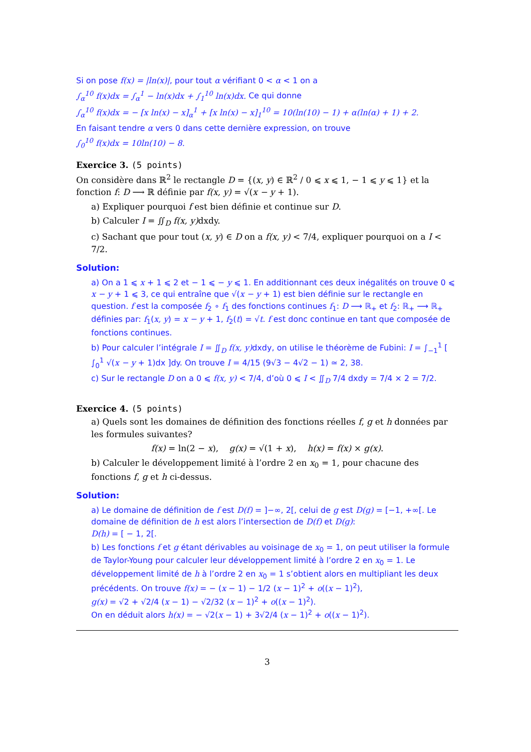Si on pose f(x) = |ln(x)|, pour tout α vérifiant 0 < α < 1 on a
∫<sub>α</sub><sup>10</sup> f(x)dx = ∫<sub>α</sub><sup>1</sup> − ln(x)dx + ∫<sub>1</sub><sup>10</sup> ln(x)dx. Ce qui donne
∫<sub>α</sub><sup>10</sup> f(x)dx = − [x ln(x) − x]<sub>α</sub><sup>1</sup> + [x ln(x) − x]<sub>1</sub><sup>10</sup> = 10(ln(10) − 1) + α(ln(α) + 1) + 2.
En faisant tendre α vers 0 dans cette dernière expression, on trouve
∫<sub>0</sub><sup>10</sup> f(x)dx = 10ln(10) − 8.
Exercice 3. (5 points)
On considère dans ℝ<sup>2</sup> le rectangle D = {(x, y) ∈ ℝ<sup>2</sup> / 0 ⩽ x ⩽ 1, − 1 ⩽ y ⩽ 1} et la fonction f: D ⟶ ℝ définie par f(x, y) = √(x − y + 1).
a) Expliquer pourquoi f est bien définie et continue sur D.
b) Calculer I = ∬<sub>D</sub> f(x, y) dxdy.
c) Sachant que pour tout (x, y) ∈ D on a f(x, y) < 7/4, expliquer pourquoi on a I < 7/2.
Solution:
a) On a 1 ⩽ x + 1 ⩽ 2 et − 1 ⩽ − y ⩽ 1. En additionnant ces deux inégalités on trouve 0 ⩽ x − y + 1 ⩽ 3, ce qui entraîne que √(x − y + 1) est bien définie sur le rectangle en question. f est la composée f<sub>2</sub> ∘ f<sub>1</sub> des fonctions continues f<sub>1</sub>: D ⟶ ℝ<sub>+</sub> et f<sub>2</sub>: ℝ<sub>+</sub> ⟶ ℝ<sub>+</sub> définies par: f<sub>1</sub>(x, y) = x − y + 1, f<sub>2</sub>(t) = √t. f est donc continue en tant que composée de fonctions continues.
b) Pour calculer l’intégrale I = ∬<sub>D</sub> f(x, y) dxdy, on utilise le théorème de Fubini: I = ∫<sub>−1</sub><sup>1</sup> [ ∫<sub>0</sub><sup>1</sup> √(x − y + 1)dx ]dy. On trouve I = 4/15 (9√3 − 4√2 − 1) ≃ 2, 38.
c) Sur le rectangle D on a 0 ⩽ f(x, y) < 7/4, d’où 0 ⩽ I < ∬<sub>D</sub> 7/4 dxdy = 7/4 × 2 = 7/2.
Exercice 4. (5 points)
a) Quels sont les domaines de définition des fonctions réelles f, g et h données par les formules suivantes?
f(x) = ln(2 − x), g(x) = √(1 + x), h(x) = f(x) × g(x).
b) Calculer le développement limité à l’ordre 2 en x<sub>0</sub> = 1, pour chacune des fonctions f, g et h ci-dessus.
Solution:
a) Le domaine de définition de f est D(f) = ]−∞, 2[, celui de g est D(g) = [−1, +∞[. Le domaine de définition de h est alors l’intersection de D(f) et D(g):
D(h) = [ − 1, 2[.
b) Les fonctions f et g étant dérivables au voisinage de x<sub>0</sub> = 1, on peut utiliser la formule de Taylor-Young pour calculer leur développement limité à l’ordre 2 en x<sub>0</sub> = 1. Le développement limité de h à l’ordre 2 en x<sub>0</sub> = 1 s’obtient alors en multipliant les deux précédents. On trouve f(x) = − (x − 1) − 1/2 (x − 1)<sup>2</sup> + o((x − 1)<sup>2</sup>),
g(x) = √2 + √2/4 (x − 1) − √2/32 (x − 1)<sup>2</sup> + o((x − 1)<sup>2</sup>).
On en déduit alors h(x) = − √2(x − 1) + 3√2/4 (x − 1)<sup>2</sup> + o((x − 1)<sup>2</sup>).
3